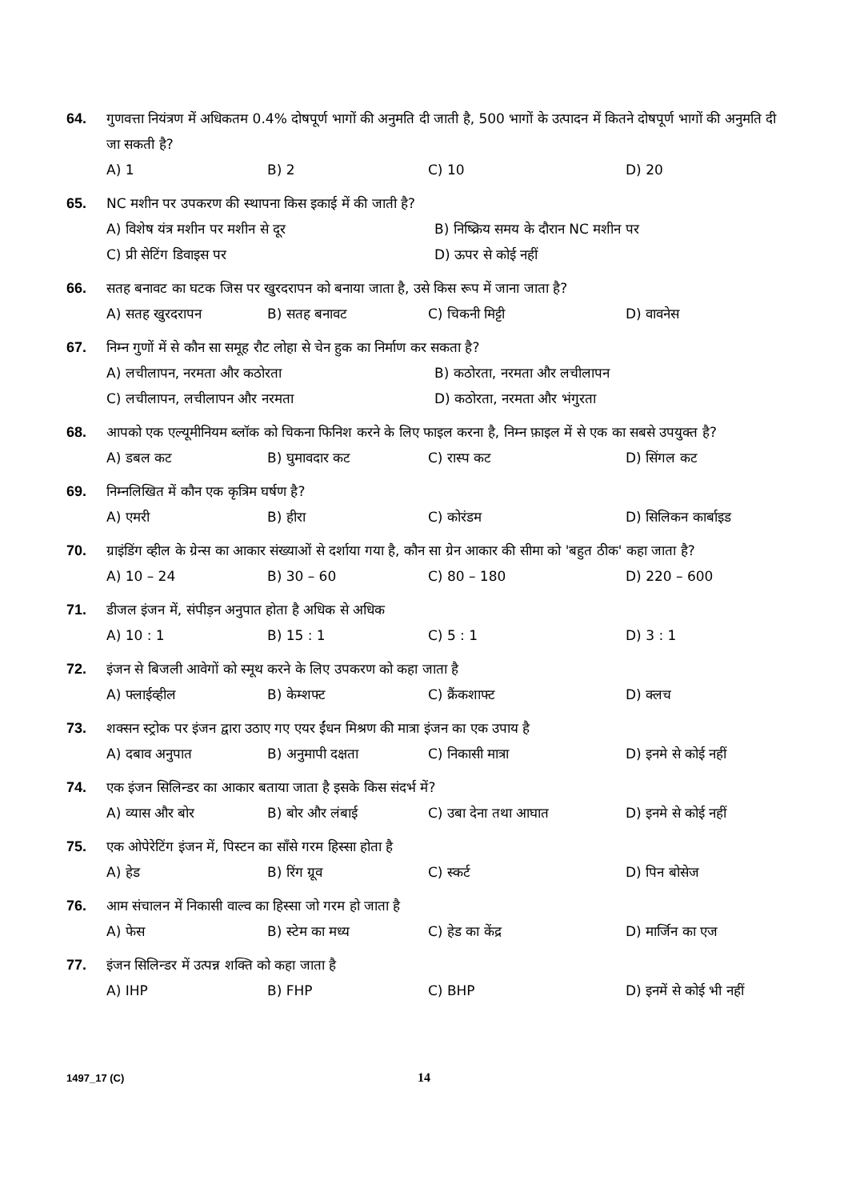64. गुणवत्ता नियंत्रण में अधिकतम 0.4% दोषपूर्ण भागों की अनुमति दी जाती है, 500 भागों के उत्पादन में कितने दोषपूर्ण भागों की अनुमति दी जा सकती है?
A) 1 B) 2 C) 10 D) 20
65. NC मशीन पर उपकरण की स्थापना किस इकाई में की जाती है?
A) विशेष यंत्र मशीन पर मशीन से दूर B) निष्क्रिय समय के दौरान NC मशीन पर C) प्री सेटिंग डिवाइस पर D) ऊपर से कोई नहीं
66. सतह बनावट का घटक जिस पर खुरदरापन को बनाया जाता है, उसे किस रूप में जाना जाता है?
A) सतह खुरदरापन B) सतह बनावट C) चिकनी मिट्टी D) वावनेस
67. निम्न गुणों में से कौन सा समूह रौट लोहा से चेन हुक का निर्माण कर सकता है?
A) लचीलापन, नरमता और कठोरता B) कठोरता, नरमता और लचीलापन C) लचीलापन, लचीलापन और नरमता D) कठोरता, नरमता और भंगुरता
68. आपको एक एल्यूमीनियम ब्लॉक को चिकना फिनिश करने के लिए फाइल करना है, निम्न फ़ाइल में से एक का सबसे उपयुक्त है?
A) डबल कट B) घुमावदार कट C) रास्प कट D) सिंगल कट
69. निम्नलिखित में कौन एक कृत्रिम घर्षण है?
A) एमरी B) हीरा C) कोरंडम D) सिलिकन कार्बाइड
70. ग्राइंडिंग व्हील के ग्रेन्स का आकार संख्याओं से दर्शाया गया है, कौन सा ग्रेन आकार की सीमा को 'बहुत ठीक' कहा जाता है?
A) 10 – 24 B) 30 – 60 C) 80 – 180 D) 220 – 600
71. डीजल इंजन में, संपीड़न अनुपात होता है अधिक से अधिक
A) 10 : 1 B) 15 : 1 C) 5 : 1 D) 3 : 1
72. इंजन से बिजली आवेगों को स्मूथ करने के लिए उपकरण को कहा जाता है
A) फ्लाईव्हील B) केम्शफ्ट C) क्रैंकशाफ्ट D) क्लच
73. शक्सन स्ट्रोक पर इंजन द्वारा उठाए गए एयर ईंधन मिश्रण की मात्रा इंजन का एक उपाय है
A) दबाव अनुपात B) अनुमापी दक्षता C) निकासी मात्रा D) इनमे से कोई नहीं
74. एक इंजन सिलिन्डर का आकार बताया जाता है इसके किस संदर्भ में?
A) व्यास और बोर B) बोर और लंबाई C) उबा देना तथा आघात D) इनमे से कोई नहीं
75. एक ओपेरेटिंग इंजन में, पिस्टन का साँसे गरम हिस्सा होता है
A) हेड B) रिंग ग्रूव C) स्कर्ट D) पिन बोसेज
76. आम संचालन में निकासी वाल्व का हिस्सा जो गरम हो जाता है
A) फेस B) स्टेम का मध्य C) हेड का केंद्र D) मार्जिन का एज
77. इंजन सिलिन्डर में उत्पन्न शक्ति को कहा जाता है
A) IHP B) FHP C) BHP D) इनमें से कोई भी नहीं
1497_17 (C)
14